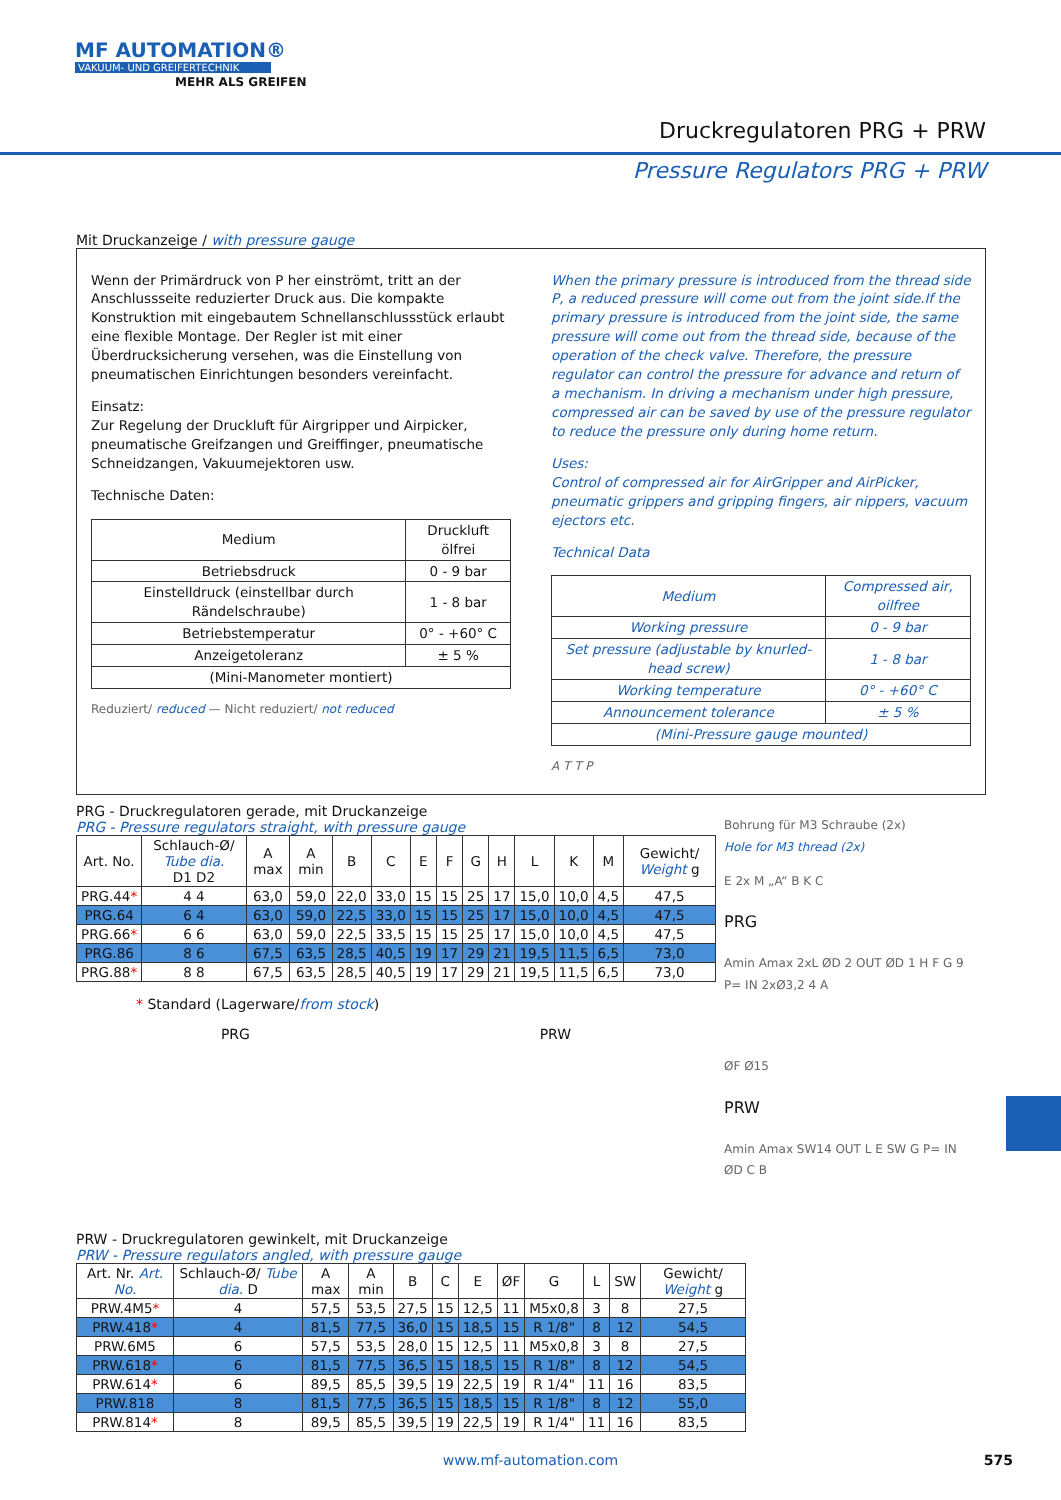MF AUTOMATION®
VAKUUM- UND GREIFERTECHNIK
MEHR ALS GREIFEN
Druckregulatoren PRG + PRW
Pressure Regulators PRG + PRW
Mit Druckanzeige / with pressure gauge
Wenn der Primärdruck von P her einströmt, tritt an der Anschlussseite reduzierter Druck aus. Die kompakte Konstruktion mit eingebautem Schnellanschlussstück erlaubt eine flexible Montage. Der Regler ist mit einer Überdrucksicherung versehen, was die Einstellung von pneumatischen Einrichtungen besonders vereinfacht.
Einsatz:
Zur Regelung der Druckluft für Airgripper und Airpicker, pneumatische Greifzangen und Greiffinger, pneumatische Schneidzangen, Vakuumejektoren usw.
Technische Daten:
| Medium | Druckluft ölfrei |
| Betriebsdruck | 0 - 9 bar |
| Einstelldruck (einstellbar durch Rändelschraube) | 1 - 8 bar |
| Betriebstemperatur | 0° - +60° C |
| Anzeigetoleranz | ± 5 % |
| (Mini-Manometer montiert) | |
Reduziert/ reduced — Nicht reduziert/ not reduced
When the primary pressure is introduced from the thread side P, a reduced pressure will come out from the joint side.If the primary pressure is introduced from the joint side, the same pressure will come out from the thread side, because of the operation of the check valve. Therefore, the pressure regulator can control the pressure for advance and return of a mechanism. In driving a mechanism under high pressure, compressed air can be saved by use of the pressure regulator to reduce the pressure only during home return.
Uses:
Control of compressed air for AirGripper and AirPicker, pneumatic grippers and gripping fingers, air nippers, vacuum ejectors etc.
Technical Data
| Medium | Compressed air, oilfree |
| Working pressure | 0 - 9 bar |
| Set pressure (adjustable by knurled-head screw) | 1 - 8 bar |
| Working temperature | 0° - +60° C |
| Announcement tolerance | ± 5 % |
| (Mini-Pressure gauge mounted) | |
A T T P
PRG - Druckregulatoren gerade, mit Druckanzeige
PRG - Pressure regulators straight, with pressure gauge
| Art. No. | Schlauch-Ø/ Tube dia. D1 D2 | A max | A min | B | C | E | F | G | H | L | K | M | Gewicht/ Weight g |
| --- | --- | --- | --- | --- | --- | --- | --- | --- | --- | --- | --- | --- | --- |
| PRG.44 * | 4 4 | 63,0 | 59,0 | 22,0 | 33,0 | 15 | 15 | 25 | 17 | 15,0 | 10,0 | 4,5 | 47,5 |
| PRG.64 | 6 4 | 63,0 | 59,0 | 22,5 | 33,0 | 15 | 15 | 25 | 17 | 15,0 | 10,0 | 4,5 | 47,5 |
| PRG.66 * | 6 6 | 63,0 | 59,0 | 22,5 | 33,5 | 15 | 15 | 25 | 17 | 15,0 | 10,0 | 4,5 | 47,5 |
| PRG.86 | 8 6 | 67,5 | 63,5 | 28,5 | 40,5 | 19 | 17 | 29 | 21 | 19,5 | 11,5 | 6,5 | 73,0 |
| PRG.88 * | 8 8 | 67,5 | 63,5 | 28,5 | 40,5 | 19 | 17 | 29 | 21 | 19,5 | 11,5 | 6,5 | 73,0 |
* Standard (Lagerware/from stock)
PRG PRW
PRW - Druckregulatoren gewinkelt, mit Druckanzeige
PRW - Pressure regulators angled, with pressure gauge
| Art. Nr. Art. No. | Schlauch-Ø/ Tube dia. D | A max | A min | B | C | E | ØF | G | L | SW | Gewicht/ Weight g |
| --- | --- | --- | --- | --- | --- | --- | --- | --- | --- | --- | --- |
| PRW.4M5 * | 4 | 57,5 | 53,5 | 27,5 | 15 | 12,5 | 11 | M5x0,8 | 3 | 8 | 27,5 |
| PRW.418 * | 4 | 81,5 | 77,5 | 36,0 | 15 | 18,5 | 15 | R 1/8" | 8 | 12 | 54,5 |
| PRW.6M5 | 6 | 57,5 | 53,5 | 28,0 | 15 | 12,5 | 11 | M5x0,8 | 3 | 8 | 27,5 |
| PRW.618 * | 6 | 81,5 | 77,5 | 36,5 | 15 | 18,5 | 15 | R 1/8" | 8 | 12 | 54,5 |
| PRW.614 * | 6 | 89,5 | 85,5 | 39,5 | 19 | 22,5 | 19 | R 1/4" | 11 | 16 | 83,5 |
| PRW.818 | 8 | 81,5 | 77,5 | 36,5 | 15 | 18,5 | 15 | R 1/8" | 8 | 12 | 55,0 |
| PRW.814 * | 8 | 89,5 | 85,5 | 39,5 | 19 | 22,5 | 19 | R 1/4" | 11 | 16 | 83,5 |
Bohrung für M3 Schraube (2x)
Hole for M3 thread (2x)
E 2x M „A“ B K C
PRG
Amin Amax 2xL ØD 2 OUT ØD 1 H F G 9 P= IN 2xØ3,2 4 A
ØF Ø15
PRW
Amin Amax SW14 OUT L E SW G P= IN ØD C B
www.mf-automation.com 575